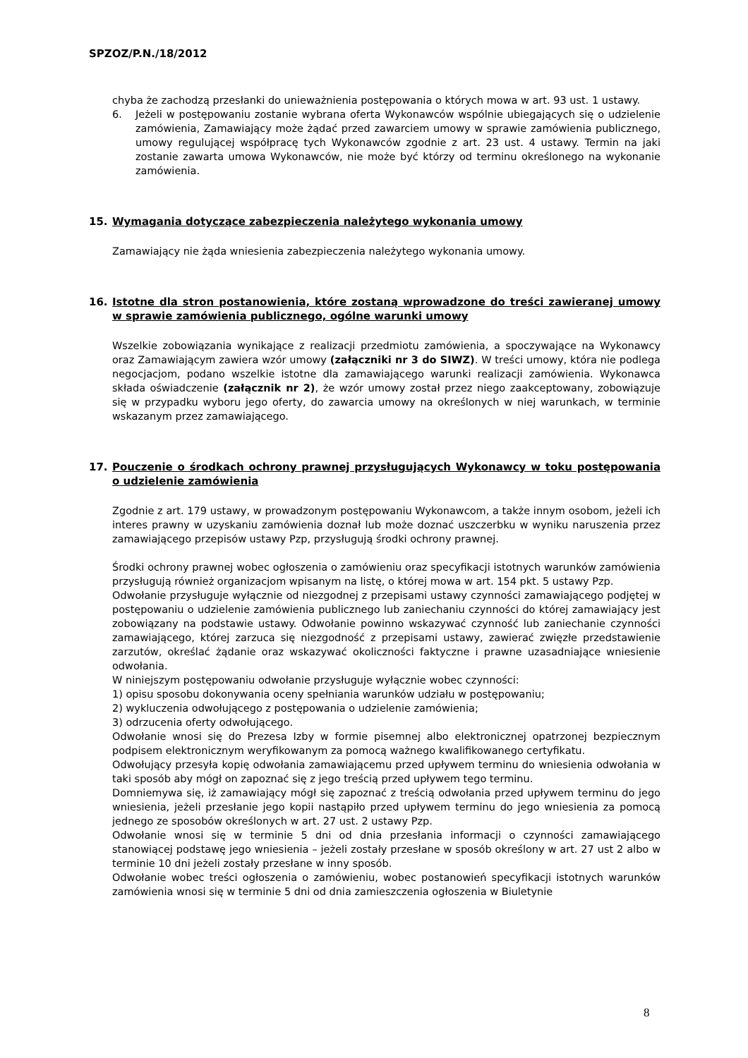SPZOZ/P.N./18/2012
chyba że zachodzą przesłanki do unieważnienia postępowania o których mowa w art. 93 ust. 1 ustawy.
6. Jeżeli w postępowaniu zostanie wybrana oferta Wykonawców wspólnie ubiegających się o udzielenie zamówienia, Zamawiający może żądać przed zawarciem umowy w sprawie zamówienia publicznego, umowy regulującej współpracę tych Wykonawców zgodnie z art. 23 ust. 4 ustawy. Termin na jaki zostanie zawarta umowa Wykonawców, nie może być którzy od terminu określonego na wykonanie zamówienia.
15. Wymagania dotyczące zabezpieczenia należytego wykonania umowy
Zamawiający nie żąda wniesienia zabezpieczenia należytego wykonania umowy.
16. Istotne dla stron postanowienia, które zostaną wprowadzone do treści zawieranej umowy w sprawie zamówienia publicznego, ogólne warunki umowy
Wszelkie zobowiązania wynikające z realizacji przedmiotu zamówienia, a spoczywające na Wykonawcy oraz Zamawiającym zawiera wzór umowy (załączniki nr 3 do SIWZ). W treści umowy, która nie podlega negocjacjom, podano wszelkie istotne dla zamawiającego warunki realizacji zamówienia. Wykonawca składa oświadczenie (załącznik nr 2), że wzór umowy został przez niego zaakceptowany, zobowiązuje się w przypadku wyboru jego oferty, do zawarcia umowy na określonych w niej warunkach, w terminie wskazanym przez zamawiającego.
17. Pouczenie o środkach ochrony prawnej przysługujących Wykonawcy w toku postępowania o udzielenie zamówienia
Zgodnie z art. 179 ustawy, w prowadzonym postępowaniu Wykonawcom, a także innym osobom, jeżeli ich interes prawny w uzyskaniu zamówienia doznał lub może doznać uszczerbku w wyniku naruszenia przez zamawiającego przepisów ustawy Pzp, przysługują środki ochrony prawnej.
Środki ochrony prawnej wobec ogłoszenia o zamówieniu oraz specyfikacji istotnych warunków zamówienia przysługują również organizacjom wpisanym na listę, o której mowa w art. 154 pkt. 5 ustawy Pzp.
Odwołanie przysługuje wyłącznie od niezgodnej z przepisami ustawy czynności zamawiającego podjętej w postępowaniu o udzielenie zamówienia publicznego lub zaniechaniu czynności do której zamawiający jest zobowiązany na podstawie ustawy. Odwołanie powinno wskazywać czynność lub zaniechanie czynności zamawiającego, której zarzuca się niezgodność z przepisami ustawy, zawierać zwięzłe przedstawienie zarzutów, określać żądanie oraz wskazywać okoliczności faktyczne i prawne uzasadniające wniesienie odwołania.
W niniejszym postępowaniu odwołanie przysługuje wyłącznie wobec czynności:
1) opisu sposobu dokonywania oceny spełniania warunków udziału w postępowaniu;
2) wykluczenia odwołującego z postępowania o udzielenie zamówienia;
3) odrzucenia oferty odwołującego.
Odwołanie wnosi się do Prezesa Izby w formie pisemnej albo elektronicznej opatrzonej bezpiecznym podpisem elektronicznym weryfikowanym za pomocą ważnego kwalifikowanego certyfikatu.
Odwołujący przesyła kopię odwołania zamawiającemu przed upływem terminu do wniesienia odwołania w taki sposób aby mógł on zapoznać się z jego treścią przed upływem tego terminu.
Domniemywa się, iż zamawiający mógł się zapoznać z treścią odwołania przed upływem terminu do jego wniesienia, jeżeli przesłanie jego kopii nastąpiło przed upływem terminu do jego wniesienia za pomocą jednego ze sposobów określonych w art. 27 ust. 2 ustawy Pzp.
Odwołanie wnosi się w terminie 5 dni od dnia przesłania informacji o czynności zamawiającego stanowiącej podstawę jego wniesienia – jeżeli zostały przesłane w sposób określony w art. 27 ust 2 albo w terminie 10 dni jeżeli zostały przesłane w inny sposób.
Odwołanie wobec treści ogłoszenia o zamówieniu, wobec postanowień specyfikacji istotnych warunków zamówienia wnosi się w terminie 5 dni od dnia zamieszczenia ogłoszenia w Biuletynie
8